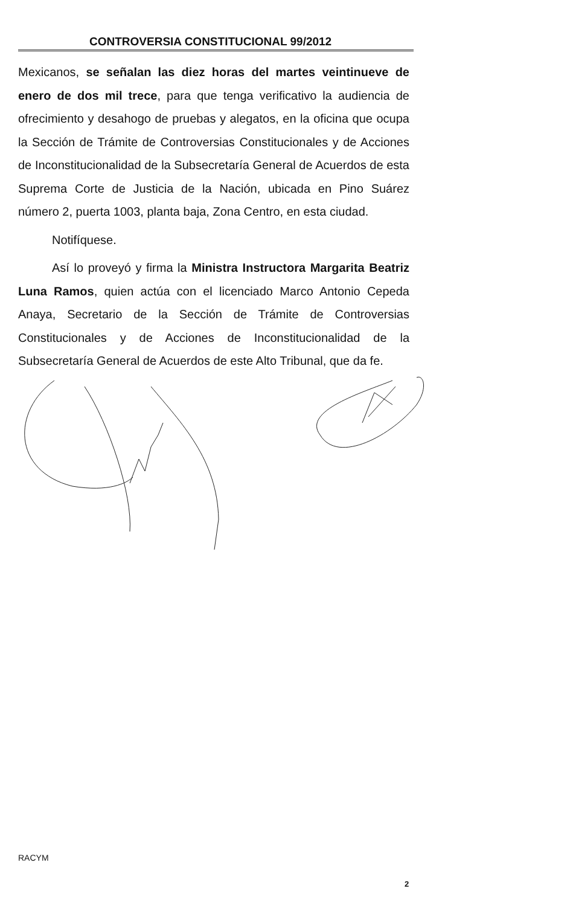CONTROVERSIA CONSTITUCIONAL 99/2012
Mexicanos, se señalan las diez horas del martes veintinueve de enero de dos mil trece, para que tenga verificativo la audiencia de ofrecimiento y desahogo de pruebas y alegatos, en la oficina que ocupa la Sección de Trámite de Controversias Constitucionales y de Acciones de Inconstitucionalidad de la Subsecretaría General de Acuerdos de esta Suprema Corte de Justicia de la Nación, ubicada en Pino Suárez número 2, puerta 1003, planta baja, Zona Centro, en esta ciudad.
Notifíquese.
Así lo proveyó y firma la Ministra Instructora Margarita Beatriz Luna Ramos, quien actúa con el licenciado Marco Antonio Cepeda Anaya, Secretario de la Sección de Trámite de Controversias Constitucionales y de Acciones de Inconstitucionalidad de la Subsecretaría General de Acuerdos de este Alto Tribunal, que da fe.
RACYM
2